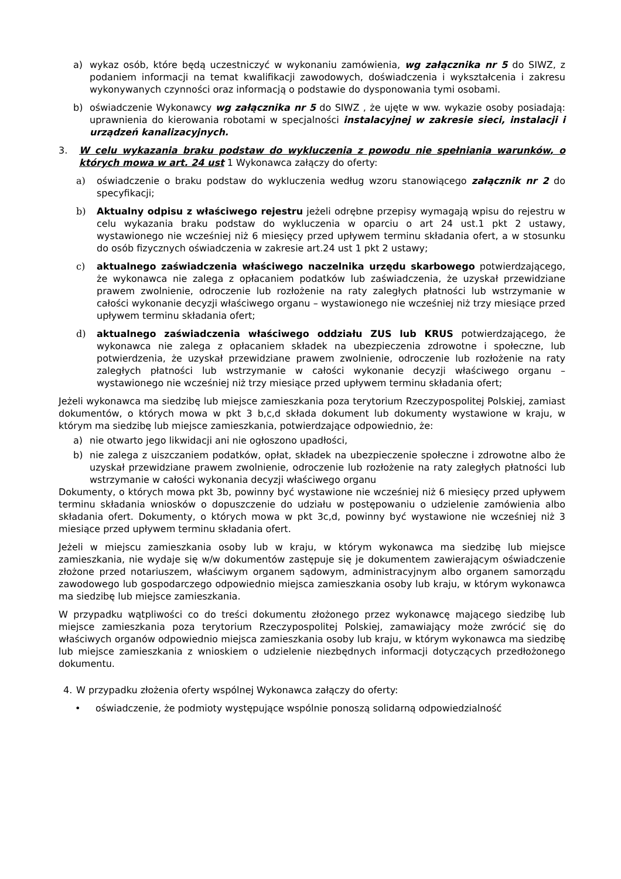a) wykaz osób, które będą uczestniczyć w wykonaniu zamówienia, wg załącznika nr 5 do SIWZ, z podaniem informacji na temat kwalifikacji zawodowych, doświadczenia i wykształcenia i zakresu wykonywanych czynności oraz informacją o podstawie do dysponowania tymi osobami.
b) oświadczenie Wykonawcy wg załącznika nr 5 do SIWZ , że ujęte w ww. wykazie osoby posiadają: uprawnienia do kierowania robotami w specjalności instalacyjnej w zakresie sieci, instalacji i urządzeń kanalizacyjnych.
3. W celu wykazania braku podstaw do wykluczenia z powodu nie spełniania warunków, o których mowa w art. 24 ust 1 Wykonawca załączy do oferty:
a) oświadczenie o braku podstaw do wykluczenia według wzoru stanowiącego załącznik nr 2 do specyfikacji;
b) Aktualny odpisu z właściwego rejestru jeżeli odrębne przepisy wymagają wpisu do rejestru w celu wykazania braku podstaw do wykluczenia w oparciu o art 24 ust.1 pkt 2 ustawy, wystawionego nie wcześniej niż 6 miesięcy przed upływem terminu składania ofert, a w stosunku do osób fizycznych oświadczenia w zakresie art.24 ust 1 pkt 2 ustawy;
c) aktualnego zaświadczenia właściwego naczelnika urzędu skarbowego potwierdzającego, że wykonawca nie zalega z opłacaniem podatków lub zaświadczenia, że uzyskał przewidziane prawem zwolnienie, odroczenie lub rozłożenie na raty zaległych płatności lub wstrzymanie w całości wykonanie decyzji właściwego organu – wystawionego nie wcześniej niż trzy miesiące przed upływem terminu składania ofert;
d) aktualnego zaświadczenia właściwego oddziału ZUS lub KRUS potwierdzającego, że wykonawca nie zalega z opłacaniem składek na ubezpieczenia zdrowotne i społeczne, lub potwierdzenia, że uzyskał przewidziane prawem zwolnienie, odroczenie lub rozłożenie na raty zaległych płatności lub wstrzymanie w całości wykonanie decyzji właściwego organu – wystawionego nie wcześniej niż trzy miesiące przed upływem terminu składania ofert;
Jeżeli wykonawca ma siedzibę lub miejsce zamieszkania poza terytorium Rzeczypospolitej Polskiej, zamiast dokumentów, o których mowa w pkt 3 b,c,d składa dokument lub dokumenty wystawione w kraju, w którym ma siedzibę lub miejsce zamieszkania, potwierdzające odpowiednio, że:
a) nie otwarto jego likwidacji ani nie ogłoszono upadłości,
b) nie zalega z uiszczaniem podatków, opłat, składek na ubezpieczenie społeczne i zdrowotne albo że uzyskał przewidziane prawem zwolnienie, odroczenie lub rozłożenie na raty zaległych płatności lub wstrzymanie w całości wykonania decyzji właściwego organu
Dokumenty, o których mowa pkt 3b, powinny być wystawione nie wcześniej niż 6 miesięcy przed upływem terminu składania wniosków o dopuszczenie do udziału w postępowaniu o udzielenie zamówienia albo składania ofert. Dokumenty, o których mowa w pkt 3c,d, powinny być wystawione nie wcześniej niż 3 miesiące przed upływem terminu składania ofert.
Jeżeli w miejscu zamieszkania osoby lub w kraju, w którym wykonawca ma siedzibę lub miejsce zamieszkania, nie wydaje się w/w dokumentów zastępuje się je dokumentem zawierającym oświadczenie złożone przed notariuszem, właściwym organem sądowym, administracyjnym albo organem samorządu zawodowego lub gospodarczego odpowiednio miejsca zamieszkania osoby lub kraju, w którym wykonawca ma siedzibę lub miejsce zamieszkania.
W przypadku wątpliwości co do treści dokumentu złożonego przez wykonawcę mającego siedzibę lub miejsce zamieszkania poza terytorium Rzeczypospolitej Polskiej, zamawiający może zwrócić się do właściwych organów odpowiednio miejsca zamieszkania osoby lub kraju, w którym wykonawca ma siedzibę lub miejsce zamieszkania z wnioskiem o udzielenie niezbędnych informacji dotyczących przedłożonego dokumentu.
4. W przypadku złożenia oferty wspólnej Wykonawca załączy do oferty:
• oświadczenie, że podmioty występujące wspólnie ponoszą solidarną odpowiedzialność